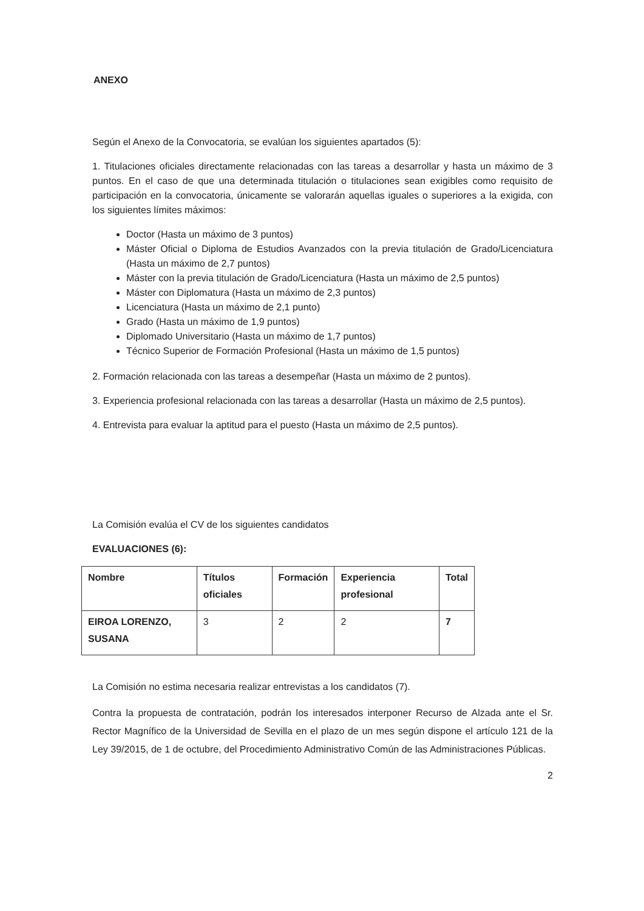ANEXO
Según el Anexo de la Convocatoria, se evalúan los siguientes apartados (5):
1. Titulaciones oficiales directamente relacionadas con las tareas a desarrollar y hasta un máximo de 3 puntos. En el caso de que una determinada titulación o titulaciones sean exigibles como requisito de participación en la convocatoria, únicamente se valorarán aquellas iguales o superiores a la exigida, con los siguientes límites máximos:
Doctor (Hasta un máximo de 3 puntos)
Máster Oficial o Diploma de Estudios Avanzados con la previa titulación de Grado/Licenciatura (Hasta un máximo de 2,7 puntos)
Máster con la previa titulación de Grado/Licenciatura (Hasta un máximo de 2,5 puntos)
Máster con Diplomatura (Hasta un máximo de 2,3 puntos)
Licenciatura (Hasta un máximo de 2,1 punto)
Grado (Hasta un máximo de 1,9 puntos)
Diplomado Universitario (Hasta un máximo de 1,7 puntos)
Técnico Superior de Formación Profesional (Hasta un máximo de 1,5 puntos)
2. Formación relacionada con las tareas a desempeñar (Hasta un máximo de 2 puntos).
3. Experiencia profesional relacionada con las tareas a desarrollar (Hasta un máximo de 2,5 puntos).
4. Entrevista para evaluar la aptitud para el puesto (Hasta un máximo de 2,5 puntos).
La Comisión evalúa el CV de los siguientes candidatos
EVALUACIONES (6):
| Nombre | Títulos oficiales | Formación | Experiencia profesional | Total |
| --- | --- | --- | --- | --- |
| EIROA LORENZO, SUSANA | 3 | 2 | 2 | 7 |
La Comisión no estima necesaria realizar entrevistas a los candidatos (7).
Contra la propuesta de contratación, podrán los interesados interponer Recurso de Alzada ante el Sr. Rector Magnífico de la Universidad de Sevilla en el plazo de un mes según dispone el artículo 121 de la Ley 39/2015, de 1 de octubre, del Procedimiento Administrativo Común de las Administraciones Públicas.
2